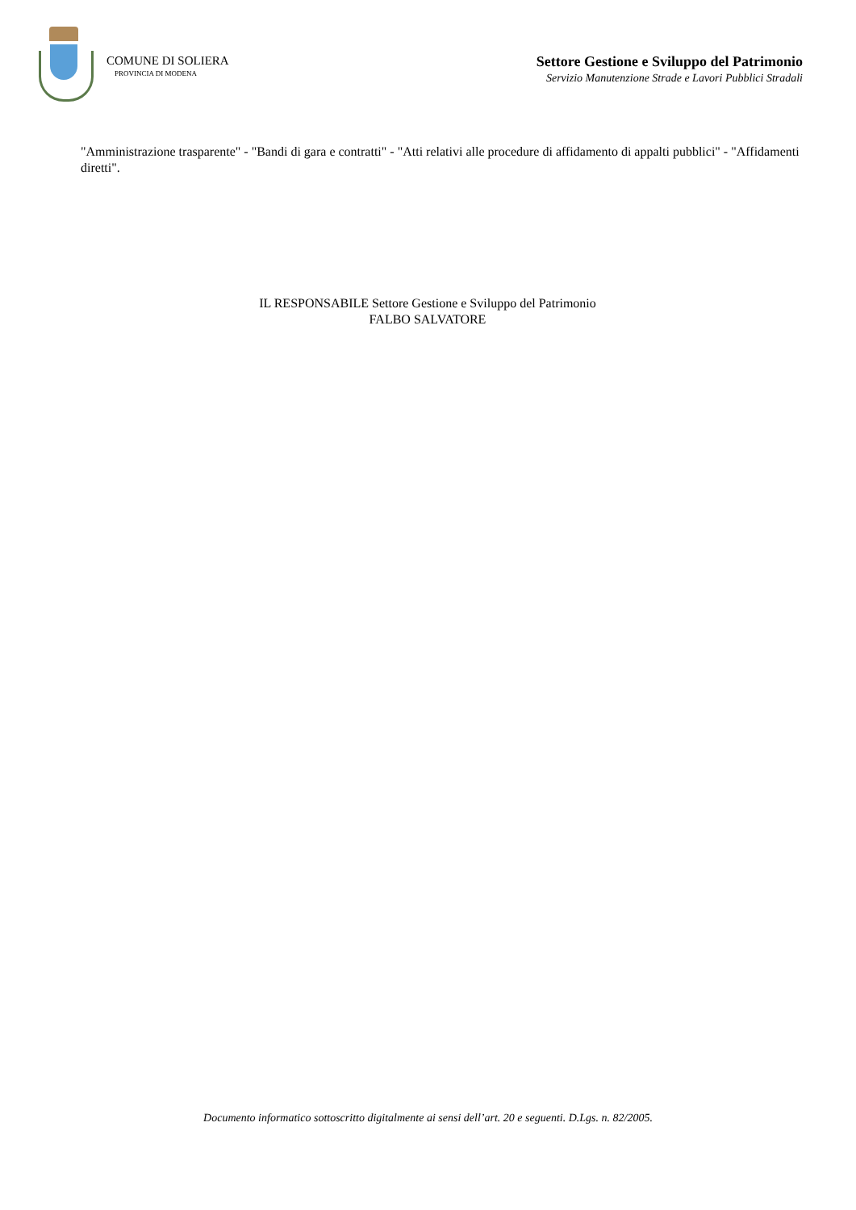COMUNE DI SOLIERA
PROVINCIA DI MODENA
Settore Gestione e Sviluppo del Patrimonio
Servizio Manutenzione Strade e Lavori Pubblici Stradali
"Amministrazione trasparente" - "Bandi di gara e contratti" - "Atti relativi alle procedure di affidamento di appalti pubblici" - "Affidamenti diretti".
IL RESPONSABILE Settore Gestione e Sviluppo del Patrimonio
FALBO SALVATORE
Documento informatico sottoscritto digitalmente ai sensi dell’art. 20 e seguenti. D.Lgs. n. 82/2005.